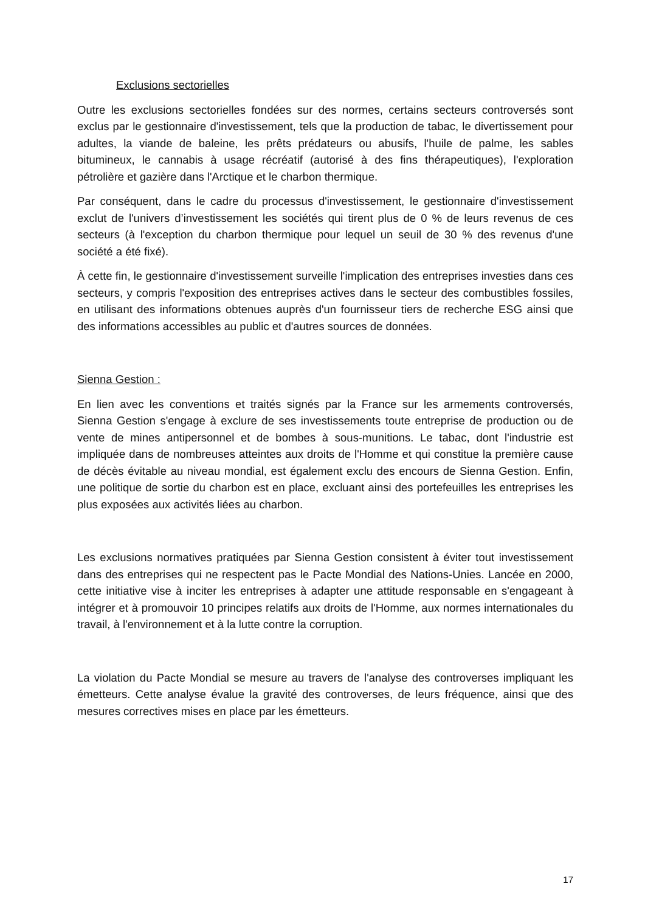Exclusions sectorielles
Outre les exclusions sectorielles fondées sur des normes, certains secteurs controversés sont exclus par le gestionnaire d'investissement, tels que la production de tabac, le divertissement pour adultes, la viande de baleine, les prêts prédateurs ou abusifs, l'huile de palme, les sables bitumineux, le cannabis à usage récréatif (autorisé à des fins thérapeutiques), l'exploration pétrolière et gazière dans l'Arctique et le charbon thermique.
Par conséquent, dans le cadre du processus d'investissement, le gestionnaire d'investissement exclut de l'univers d’investissement les sociétés qui tirent plus de 0 % de leurs revenus de ces secteurs (à l'exception du charbon thermique pour lequel un seuil de 30 % des revenus d'une société a été fixé).
À cette fin, le gestionnaire d'investissement surveille l'implication des entreprises investies dans ces secteurs, y compris l'exposition des entreprises actives dans le secteur des combustibles fossiles, en utilisant des informations obtenues auprès d'un fournisseur tiers de recherche ESG ainsi que des informations accessibles au public et d'autres sources de données.
Sienna Gestion :
En lien avec les conventions et traités signés par la France sur les armements controversés, Sienna Gestion s'engage à exclure de ses investissements toute entreprise de production ou de vente de mines antipersonnel et de bombes à sous-munitions. Le tabac, dont l'industrie est impliquée dans de nombreuses atteintes aux droits de l'Homme et qui constitue la première cause de décès évitable au niveau mondial, est également exclu des encours de Sienna Gestion. Enfin, une politique de sortie du charbon est en place, excluant ainsi des portefeuilles les entreprises les plus exposées aux activités liées au charbon.
Les exclusions normatives pratiquées par Sienna Gestion consistent à éviter tout investissement dans des entreprises qui ne respectent pas le Pacte Mondial des Nations-Unies. Lancée en 2000, cette initiative vise à inciter les entreprises à adapter une attitude responsable en s'engageant à intégrer et à promouvoir 10 principes relatifs aux droits de l'Homme, aux normes internationales du travail, à l'environnement et à la lutte contre la corruption.
La violation du Pacte Mondial se mesure au travers de l'analyse des controverses impliquant les émetteurs. Cette analyse évalue la gravité des controverses, de leurs fréquence, ainsi que des mesures correctives mises en place par les émetteurs.
17